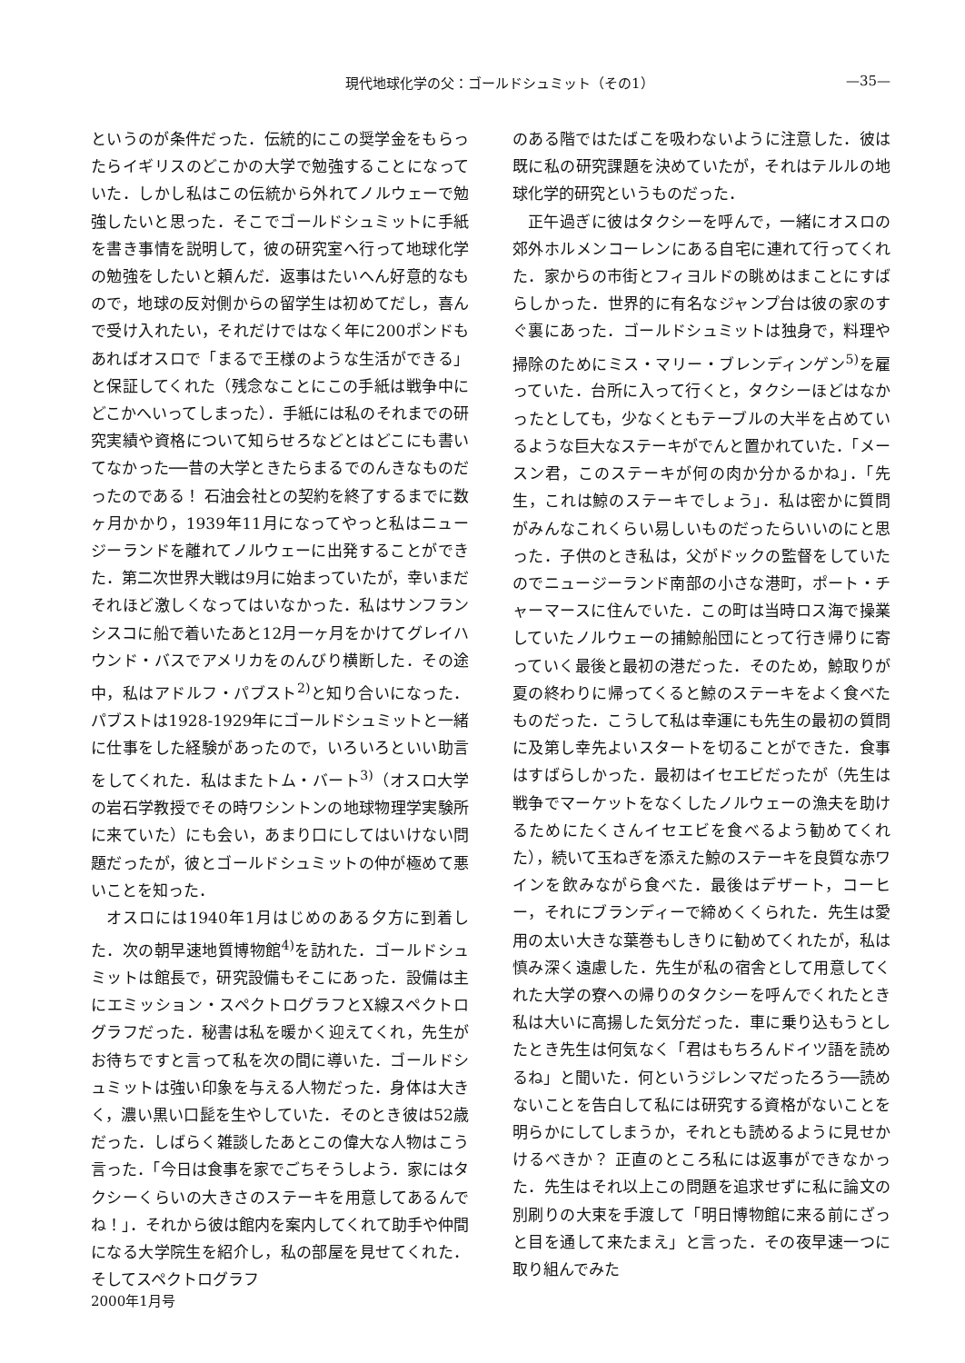現代地球化学の父：ゴールドシュミット（その1） —35—
というのが条件だった．伝統的にこの奨学金をもらったらイギリスのどこかの大学で勉強することになっていた．しかし私はこの伝統から外れてノルウェーで勉強したいと思った．そこでゴールドシュミットに手紙を書き事情を説明して，彼の研究室へ行って地球化学の勉強をしたいと頼んだ．返事はたいへん好意的なもので，地球の反対側からの留学生は初めてだし，喜んで受け入れたい，それだけではなく年に200ポンドもあればオスロで「まるで王様のような生活ができる」と保証してくれた（残念なことにこの手紙は戦争中にどこかへいってしまった）．手紙には私のそれまでの研究実績や資格について知らせろなどとはどこにも書いてなかった──昔の大学ときたらまるでのんきなものだったのである！ 石油会社との契約を終了するまでに数ヶ月かかり，1939年11月になってやっと私はニュージーランドを離れてノルウェーに出発することができた．第二次世界大戦は9月に始まっていたが，幸いまだそれほど激しくなってはいなかった．私はサンフランシスコに船で着いたあと12月一ヶ月をかけてグレイハウンド・バスでアメリカをのんびり横断した．その途中，私はアドルフ・パブスト<sup>2)</sup>と知り合いになった．パブストは1928-1929年にゴールドシュミットと一緒に仕事をした経験があったので，いろいろといい助言をしてくれた．私はまたトム・バート<sup>3)</sup>（オスロ大学の岩石学教授でその時ワシントンの地球物理学実験所に来ていた）にも会い，あまり口にしてはいけない問題だったが，彼とゴールドシュミットの仲が極めて悪いことを知った．
オスロには1940年1月はじめのある夕方に到着した．次の朝早速地質博物館<sup>4)</sup>を訪れた．ゴールドシュミットは館長で，研究設備もそこにあった．設備は主にエミッション・スペクトログラフとX線スペクトログラフだった．秘書は私を暖かく迎えてくれ，先生がお待ちですと言って私を次の間に導いた．ゴールドシュミットは強い印象を与える人物だった．身体は大きく，濃い黒い口髭を生やしていた．そのとき彼は52歳だった．しばらく雑談したあとこの偉大な人物はこう言った．「今日は食事を家でごちそうしよう．家にはタクシーくらいの大きさのステーキを用意してあるんでね！」．それから彼は館内を案内してくれて助手や仲間になる大学院生を紹介し，私の部屋を見せてくれた．そしてスペクトログラフ
のある階ではたばこを吸わないように注意した．彼は既に私の研究課題を決めていたが，それはテルルの地球化学的研究というものだった．
正午過ぎに彼はタクシーを呼んで，一緒にオスロの郊外ホルメンコーレンにある自宅に連れて行ってくれた．家からの市街とフィヨルドの眺めはまことにすばらしかった．世界的に有名なジャンプ台は彼の家のすぐ裏にあった．ゴールドシュミットは独身で，料理や掃除のためにミス・マリー・ブレンディンゲン<sup>5)</sup>を雇っていた．台所に入って行くと，タクシーほどはなかったとしても，少なくともテーブルの大半を占めているような巨大なステーキがでんと置かれていた．「メースン君，このステーキが何の肉か分かるかね」．「先生，これは鯨のステーキでしょう」．私は密かに質問がみんなこれくらい易しいものだったらいいのにと思った．子供のとき私は，父がドックの監督をしていたのでニュージーランド南部の小さな港町，ポート・チャーマースに住んでいた．この町は当時ロス海で操業していたノルウェーの捕鯨船団にとって行き帰りに寄っていく最後と最初の港だった．そのため，鯨取りが夏の終わりに帰ってくると鯨のステーキをよく食べたものだった．こうして私は幸運にも先生の最初の質問に及第し幸先よいスタートを切ることができた．食事はすばらしかった．最初はイセエビだったが（先生は戦争でマーケットをなくしたノルウェーの漁夫を助けるためにたくさんイセエビを食べるよう勧めてくれた），続いて玉ねぎを添えた鯨のステーキを良質な赤ワインを飲みながら食べた．最後はデザート，コーヒー，それにブランディーで締めくくられた．先生は愛用の太い大きな葉巻もしきりに勧めてくれたが，私は慎み深く遠慮した．先生が私の宿舎として用意してくれた大学の寮への帰りのタクシーを呼んでくれたとき私は大いに高揚した気分だった．車に乗り込もうとしたとき先生は何気なく「君はもちろんドイツ語を読めるね」と聞いた．何というジレンマだったろう──読めないことを告白して私には研究する資格がないことを明らかにしてしまうか，それとも読めるように見せかけるべきか？ 正直のところ私には返事ができなかった．先生はそれ以上この問題を追求せずに私に論文の別刷りの大束を手渡して「明日博物館に来る前にざっと目を通して来たまえ」と言った．その夜早速一つに取り組んでみた
2000年1月号